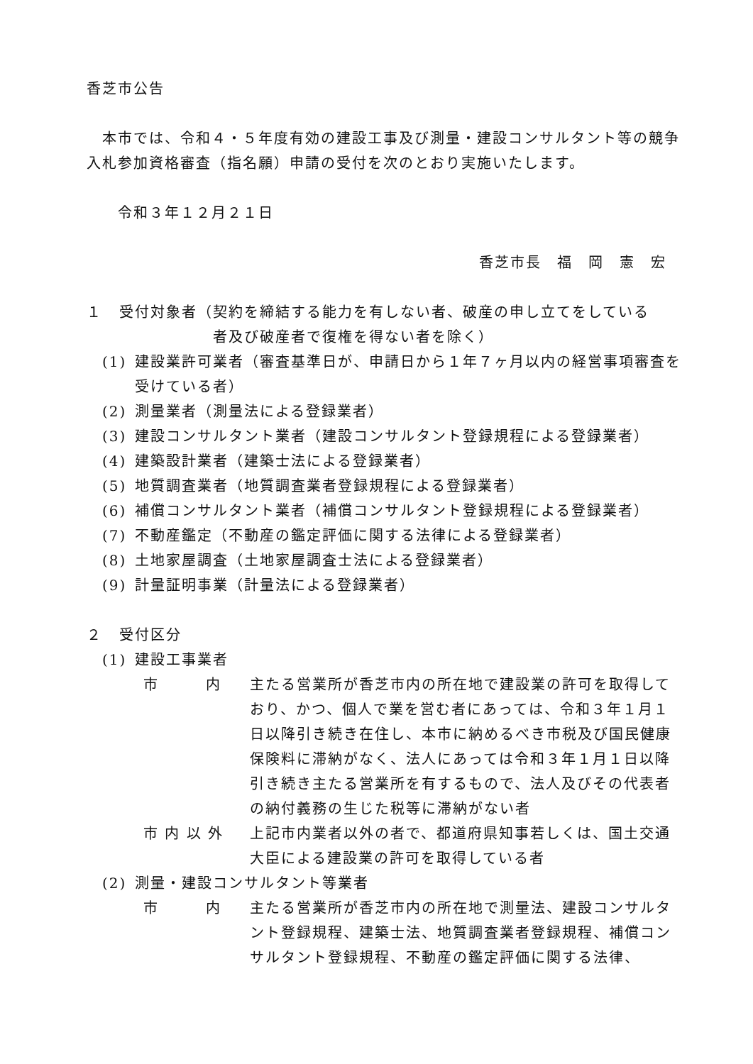香芝市公告
　本市では、令和４・５年度有効の建設工事及び測量・建設コンサルタント等の競争入札参加資格審査（指名願）申請の受付を次のとおり実施いたします。
　　令和３年１２月２１日
香芝市長　福　岡　憲　宏
１ 受付対象者（契約を締結する能力を有しない者、破産の申し立てをしている
　　　　　　者及び破産者で復権を得ない者を除く）
(1) 建設業許可業者（審査基準日が、申請日から１年７ヶ月以内の経営事項審査を受けている者）
(2) 測量業者（測量法による登録業者）
(3) 建設コンサルタント業者（建設コンサルタント登録規程による登録業者）
(4) 建築設計業者（建築士法による登録業者）
(5) 地質調査業者（地質調査業者登録規程による登録業者）
(6) 補償コンサルタント業者（補償コンサルタント登録規程による登録業者）
(7) 不動産鑑定（不動産の鑑定評価に関する法律による登録業者）
(8) 土地家屋調査（土地家屋調査士法による登録業者）
(9) 計量証明事業（計量法による登録業者）
２ 受付区分
(1) 建設工事業者
市　　　内 主たる営業所が香芝市内の所在地で建設業の許可を取得しており、かつ、個人で業を営む者にあっては、令和３年１月１日以降引き続き在住し、本市に納めるべき市税及び国民健康保険料に滞納がなく、法人にあっては令和３年１月１日以降引き続き主たる営業所を有するもので、法人及びその代表者の納付義務の生じた税等に滞納がない者
市 内 以 外 上記市内業者以外の者で、都道府県知事若しくは、国土交通大臣による建設業の許可を取得している者
(2) 測量・建設コンサルタント等業者
市　　　内 主たる営業所が香芝市内の所在地で測量法、建設コンサルタント登録規程、建築士法、地質調査業者登録規程、補償コンサルタント登録規程、不動産の鑑定評価に関する法律、